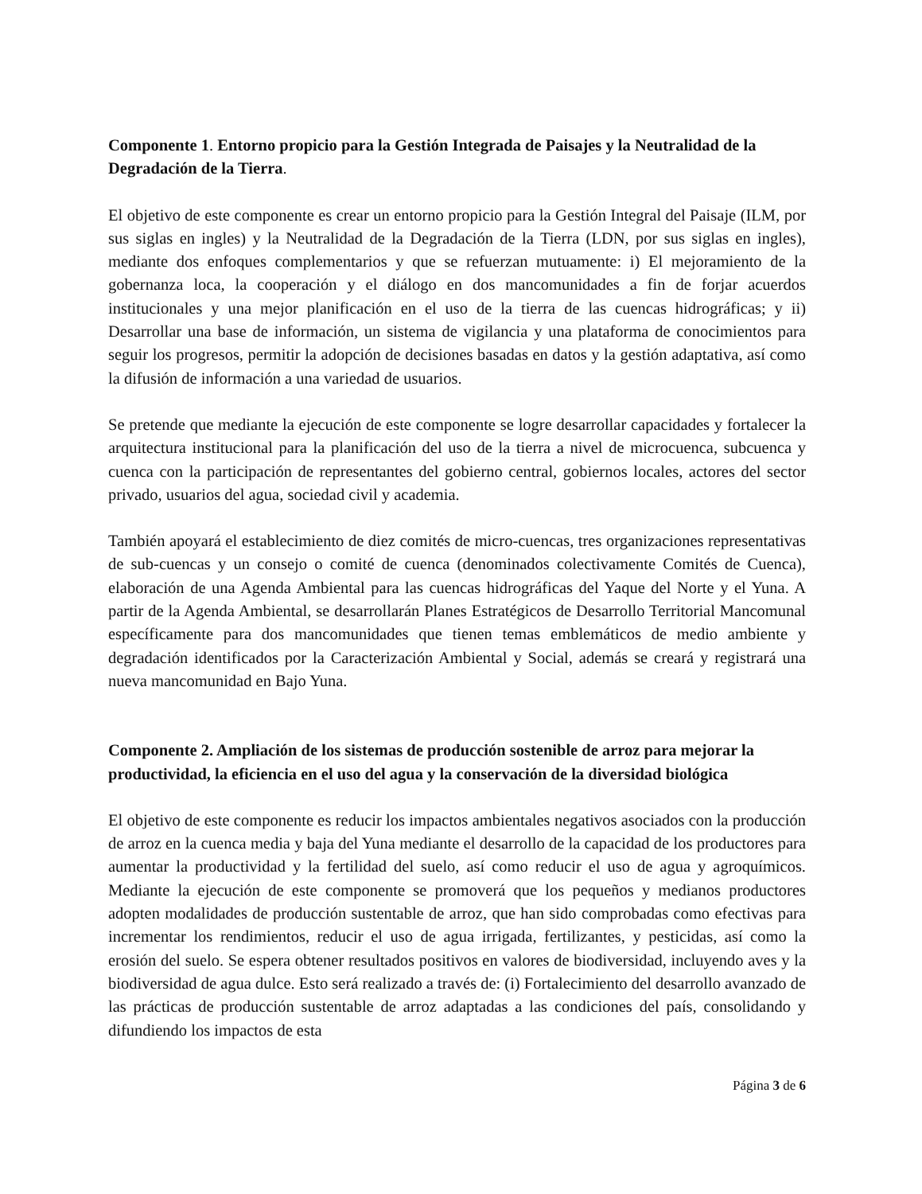Componente 1. Entorno propicio para la Gestión Integrada de Paisajes y la Neutralidad de la Degradación de la Tierra.
El objetivo de este componente es crear un entorno propicio para la Gestión Integral del Paisaje (ILM, por sus siglas en ingles) y la Neutralidad de la Degradación de la Tierra (LDN, por sus siglas en ingles), mediante dos enfoques complementarios y que se refuerzan mutuamente: i) El mejoramiento de la gobernanza loca, la cooperación y el diálogo en dos mancomunidades a fin de forjar acuerdos institucionales y una mejor planificación en el uso de la tierra de las cuencas hidrográficas; y ii) Desarrollar una base de información, un sistema de vigilancia y una plataforma de conocimientos para seguir los progresos, permitir la adopción de decisiones basadas en datos y la gestión adaptativa, así como la difusión de información a una variedad de usuarios.
Se pretende que mediante la ejecución de este componente se logre desarrollar capacidades y fortalecer la arquitectura institucional para la planificación del uso de la tierra a nivel de microcuenca, subcuenca y cuenca con la participación de representantes del gobierno central, gobiernos locales, actores del sector privado, usuarios del agua, sociedad civil y academia.
También apoyará el establecimiento de diez comités de micro-cuencas, tres organizaciones representativas de sub-cuencas y un consejo o comité de cuenca (denominados colectivamente Comités de Cuenca), elaboración de una Agenda Ambiental para las cuencas hidrográficas del Yaque del Norte y el Yuna. A partir de la Agenda Ambiental, se desarrollarán Planes Estratégicos de Desarrollo Territorial Mancomunal específicamente para dos mancomunidades que tienen temas emblemáticos de medio ambiente y degradación identificados por la Caracterización Ambiental y Social, además se creará y registrará una nueva mancomunidad en Bajo Yuna.
Componente 2. Ampliación de los sistemas de producción sostenible de arroz para mejorar la productividad, la eficiencia en el uso del agua y la conservación de la diversidad biológica
El objetivo de este componente es reducir los impactos ambientales negativos asociados con la producción de arroz en la cuenca media y baja del Yuna mediante el desarrollo de la capacidad de los productores para aumentar la productividad y la fertilidad del suelo, así como reducir el uso de agua y agroquímicos. Mediante la ejecución de este componente se promoverá que los pequeños y medianos productores adopten modalidades de producción sustentable de arroz, que han sido comprobadas como efectivas para incrementar los rendimientos, reducir el uso de agua irrigada, fertilizantes, y pesticidas, así como la erosión del suelo. Se espera obtener resultados positivos en valores de biodiversidad, incluyendo aves y la biodiversidad de agua dulce. Esto será realizado a través de: (i) Fortalecimiento del desarrollo avanzado de las prácticas de producción sustentable de arroz adaptadas a las condiciones del país, consolidando y difundiendo los impactos de esta
Página 3 de 6